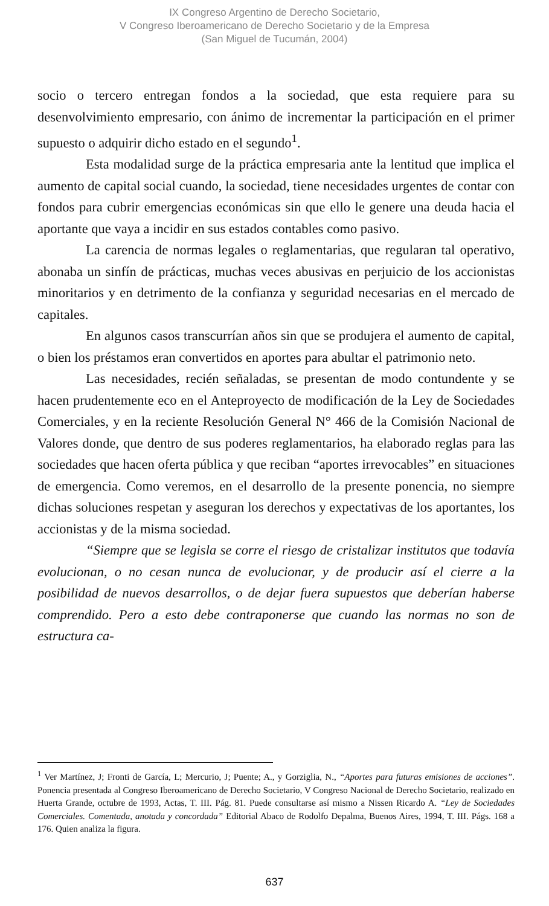IX Congreso Argentino de Derecho Societario,
V Congreso Iberoamericano de Derecho Societario y de la Empresa
(San Miguel de Tucumán, 2004)
socio o tercero entregan fondos a la sociedad, que esta requiere para su desenvolvimiento empresario, con ánimo de incrementar la participación en el primer supuesto o adquirir dicho estado en el segundo<sup>1</sup>.
Esta modalidad surge de la práctica empresaria ante la lentitud que implica el aumento de capital social cuando, la sociedad, tiene necesidades urgentes de contar con fondos para cubrir emergencias económicas sin que ello le genere una deuda hacia el aportante que vaya a incidir en sus estados contables como pasivo.
La carencia de normas legales o reglamentarias, que regularan tal operativo, abonaba un sinfín de prácticas, muchas veces abusivas en perjuicio de los accionistas minoritarios y en detrimento de la confianza y seguridad necesarias en el mercado de capitales.
En algunos casos transcurrían años sin que se produjera el aumento de capital, o bien los préstamos eran convertidos en aportes para abultar el patrimonio neto.
Las necesidades, recién señaladas, se presentan de modo contundente y se hacen prudentemente eco en el Anteproyecto de modificación de la Ley de Sociedades Comerciales, y en la reciente Resolución General N° 466 de la Comisión Nacional de Valores donde, que dentro de sus poderes reglamentarios, ha elaborado reglas para las sociedades que hacen oferta pública y que reciban “aportes irrevocables” en situaciones de emergencia. Como veremos, en el desarrollo de la presente ponencia, no siempre dichas soluciones respetan y aseguran los derechos y expectativas de los aportantes, los accionistas y de la misma sociedad.
“Siempre que se legisla se corre el riesgo de cristalizar institutos que todavía evolucionan, o no cesan nunca de evolucionar, y de producir así el cierre a la posibilidad de nuevos desarrollos, o de dejar fuera supuestos que deberían haberse comprendido. Pero a esto debe contraponerse que cuando las normas no son de estructura ca-
<sup>1</sup> Ver Martínez, J; Fronti de García, L; Mercurio, J; Puente; A., y Gorziglia, N., “Aportes para futuras emisiones de acciones”. Ponencia presentada al Congreso Iberoamericano de Derecho Societario, V Congreso Nacional de Derecho Societario, realizado en Huerta Grande, octubre de 1993, Actas, T. III. Pág. 81. Puede consultarse así mismo a Nissen Ricardo A. “Ley de Sociedades Comerciales. Comentada, anotada y concordada” Editorial Abaco de Rodolfo Depalma, Buenos Aires, 1994, T. III. Págs. 168 a 176. Quien analiza la figura.
637